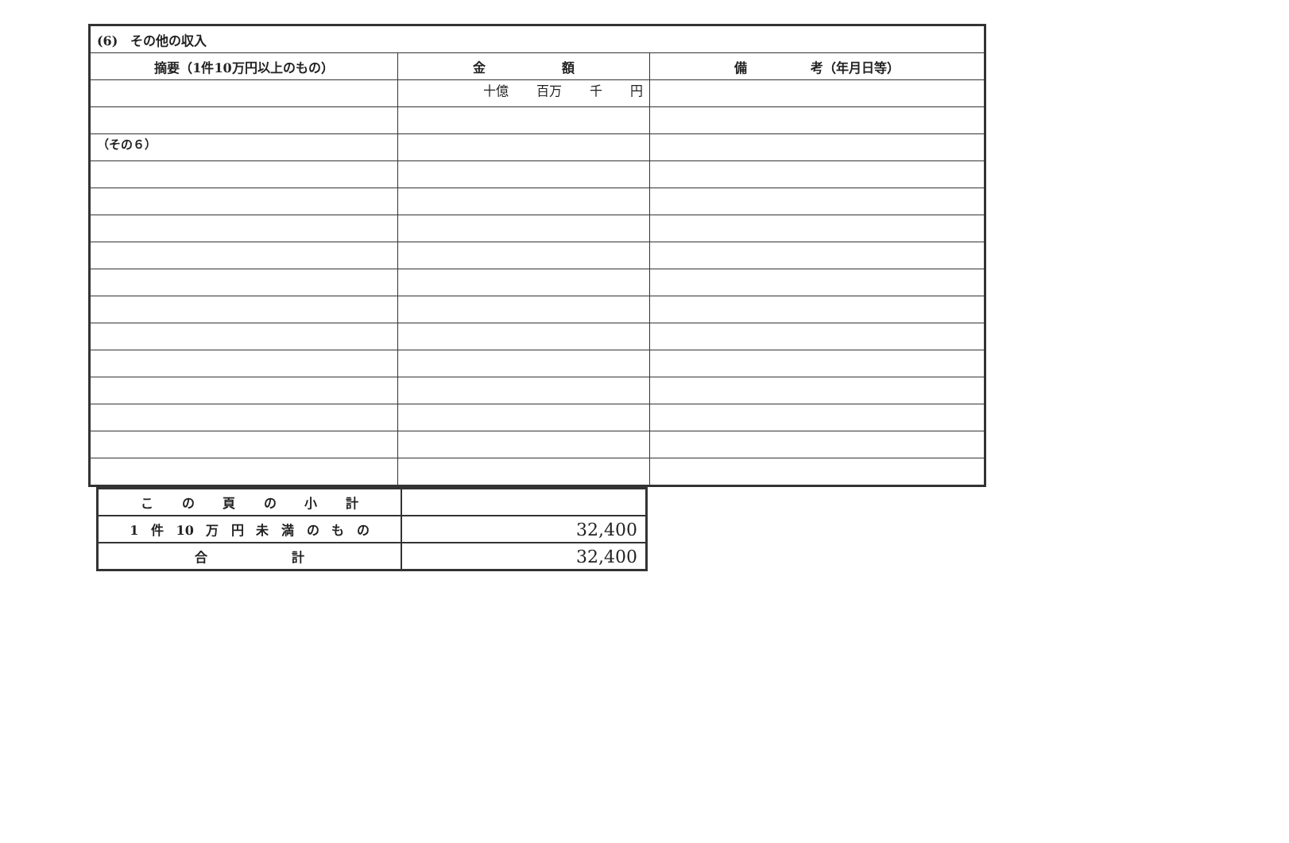（その６）
| (6) その他の収入 | | |
| 摘要（1件10万円以上のもの） | 金 額 | 備 考（年月日等） |
| | 十億 百万 千 円 | |
| こ の 頁 の 小 計 | |
| 1 件 10 万 円 未 満 の も の | 32,400 |
| 合 計 | 32,400 |